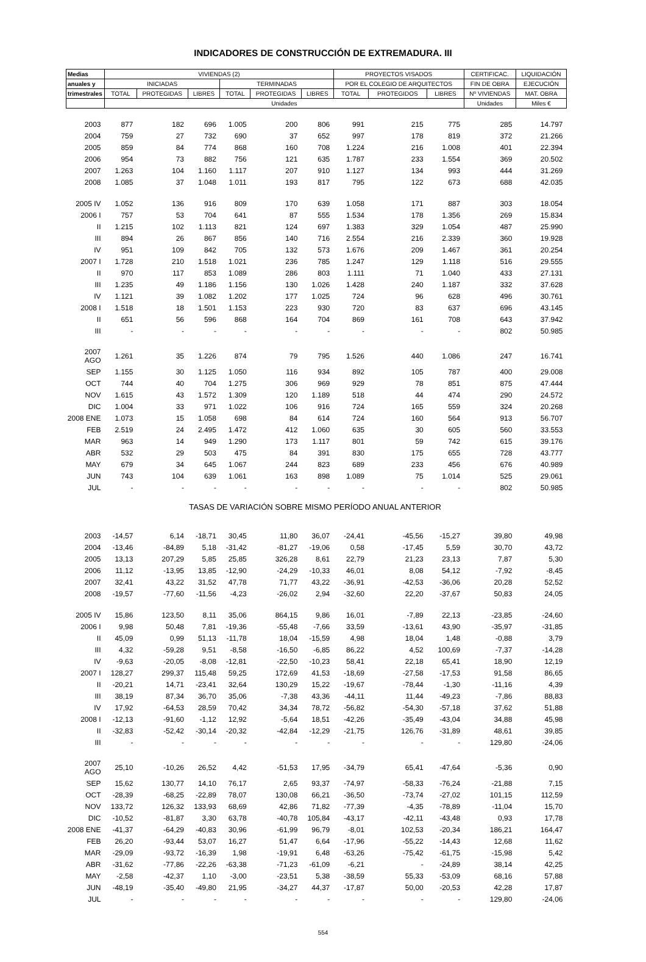INDICADORES DE CONSTRUCCIÓN DE EXTREMADURA. III
| Medias | VIVIENDAS (2) | | | | | | PROYECTOS VISADOS | | | CERTIFICAC. | LIQUIDACIÓN |
| --- | --- | --- | --- | --- | --- | --- | --- | --- | --- | --- | --- |
| anuales y | INICIADAS | | | TERMINADAS | | | POR EL COLEGIO DE ARQUITECTOS | | | FIN DE OBRA | EJECUCIÓN |
| trimestrales | TOTAL | PROTEGIDAS | LIBRES | TOTAL | PROTEGIDAS | LIBRES | TOTAL | PROTEGIDOS | LIBRES | Nº VIVIENDAS | MAT. OBRA |
| | Unidades | | | | | | | | | Unidades | Miles € |
| 2003 | 877 | 182 | 696 | 1.005 | 200 | 806 | 991 | 215 | 775 | 285 | 14.797 |
| 2004 | 759 | 27 | 732 | 690 | 37 | 652 | 997 | 178 | 819 | 372 | 21.266 |
| 2005 | 859 | 84 | 774 | 868 | 160 | 708 | 1.224 | 216 | 1.008 | 401 | 22.394 |
| 2006 | 954 | 73 | 882 | 756 | 121 | 635 | 1.787 | 233 | 1.554 | 369 | 20.502 |
| 2007 | 1.263 | 104 | 1.160 | 1.117 | 207 | 910 | 1.127 | 134 | 993 | 444 | 31.269 |
| 2008 | 1.085 | 37 | 1.048 | 1.011 | 193 | 817 | 795 | 122 | 673 | 688 | 42.035 |
| 2005 IV | 1.052 | 136 | 916 | 809 | 170 | 639 | 1.058 | 171 | 887 | 303 | 18.054 |
| 2006 I | 757 | 53 | 704 | 641 | 87 | 555 | 1.534 | 178 | 1.356 | 269 | 15.834 |
| II | 1.215 | 102 | 1.113 | 821 | 124 | 697 | 1.383 | 329 | 1.054 | 487 | 25.990 |
| III | 894 | 26 | 867 | 856 | 140 | 716 | 2.554 | 216 | 2.339 | 360 | 19.928 |
| IV | 951 | 109 | 842 | 705 | 132 | 573 | 1.676 | 209 | 1.467 | 361 | 20.254 |
| 2007 I | 1.728 | 210 | 1.518 | 1.021 | 236 | 785 | 1.247 | 129 | 1.118 | 516 | 29.555 |
| II | 970 | 117 | 853 | 1.089 | 286 | 803 | 1.111 | 71 | 1.040 | 433 | 27.131 |
| III | 1.235 | 49 | 1.186 | 1.156 | 130 | 1.026 | 1.428 | 240 | 1.187 | 332 | 37.628 |
| IV | 1.121 | 39 | 1.082 | 1.202 | 177 | 1.025 | 724 | 96 | 628 | 496 | 30.761 |
| 2008 I | 1.518 | 18 | 1.501 | 1.153 | 223 | 930 | 720 | 83 | 637 | 696 | 43.145 |
| II | 651 | 56 | 596 | 868 | 164 | 704 | 869 | 161 | 708 | 643 | 37.942 |
| III | - | - | - | - | - | - | - | - | - | 802 | 50.985 |
| 2007 AGO | 1.261 | 35 | 1.226 | 874 | 79 | 795 | 1.526 | 440 | 1.086 | 247 | 16.741 |
| SEP | 1.155 | 30 | 1.125 | 1.050 | 116 | 934 | 892 | 105 | 787 | 400 | 29.008 |
| OCT | 744 | 40 | 704 | 1.275 | 306 | 969 | 929 | 78 | 851 | 875 | 47.444 |
| NOV | 1.615 | 43 | 1.572 | 1.309 | 120 | 1.189 | 518 | 44 | 474 | 290 | 24.572 |
| DIC | 1.004 | 33 | 971 | 1.022 | 106 | 916 | 724 | 165 | 559 | 324 | 20.268 |
| 2008 ENE | 1.073 | 15 | 1.058 | 698 | 84 | 614 | 724 | 160 | 564 | 913 | 56.707 |
| FEB | 2.519 | 24 | 2.495 | 1.472 | 412 | 1.060 | 635 | 30 | 605 | 560 | 33.553 |
| MAR | 963 | 14 | 949 | 1.290 | 173 | 1.117 | 801 | 59 | 742 | 615 | 39.176 |
| ABR | 532 | 29 | 503 | 475 | 84 | 391 | 830 | 175 | 655 | 728 | 43.777 |
| MAY | 679 | 34 | 645 | 1.067 | 244 | 823 | 689 | 233 | 456 | 676 | 40.989 |
| JUN | 743 | 104 | 639 | 1.061 | 163 | 898 | 1.089 | 75 | 1.014 | 525 | 29.061 |
| JUL | - | - | - | - | - | - | - | - | - | 802 | 50.985 |
| TASAS DE VARIACIÓN SOBRE MISMO PERÍODO ANUAL ANTERIOR | | | | | | | | | | | |
| 2003 | -14,57 | 6,14 | -18,71 | 30,45 | 11,80 | 36,07 | -24,41 | -45,56 | -15,27 | 39,80 | 49,98 |
| 2004 | -13,46 | -84,89 | 5,18 | -31,42 | -81,27 | -19,06 | 0,58 | -17,45 | 5,59 | 30,70 | 43,72 |
| 2005 | 13,13 | 207,29 | 5,85 | 25,85 | 326,28 | 8,61 | 22,79 | 21,23 | 23,13 | 7,87 | 5,30 |
| 2006 | 11,12 | -13,95 | 13,85 | -12,90 | -24,29 | -10,33 | 46,01 | 8,08 | 54,12 | -7,92 | -8,45 |
| 2007 | 32,41 | 43,22 | 31,52 | 47,78 | 71,77 | 43,22 | -36,91 | -42,53 | -36,06 | 20,28 | 52,52 |
| 2008 | -19,57 | -77,60 | -11,56 | -4,23 | -26,02 | 2,94 | -32,60 | 22,20 | -37,67 | 50,83 | 24,05 |
| 2005 IV | 15,86 | 123,50 | 8,11 | 35,06 | 864,15 | 9,86 | 16,01 | -7,89 | 22,13 | -23,85 | -24,60 |
| 2006 I | 9,98 | 50,48 | 7,81 | -19,36 | -55,48 | -7,66 | 33,59 | -13,61 | 43,90 | -35,97 | -31,85 |
| II | 45,09 | 0,99 | 51,13 | -11,78 | 18,04 | -15,59 | 4,98 | 18,04 | 1,48 | -0,88 | 3,79 |
| III | 4,32 | -59,28 | 9,51 | -8,58 | -16,50 | -6,85 | 86,22 | 4,52 | 100,69 | -7,37 | -14,28 |
| IV | -9,63 | -20,05 | -8,08 | -12,81 | -22,50 | -10,23 | 58,41 | 22,18 | 65,41 | 18,90 | 12,19 |
| 2007 I | 128,27 | 299,37 | 115,48 | 59,25 | 172,69 | 41,53 | -18,69 | -27,58 | -17,53 | 91,58 | 86,65 |
| II | -20,21 | 14,71 | -23,41 | 32,64 | 130,29 | 15,22 | -19,67 | -78,44 | -1,30 | -11,16 | 4,39 |
| III | 38,19 | 87,34 | 36,70 | 35,06 | -7,38 | 43,36 | -44,11 | 11,44 | -49,23 | -7,86 | 88,83 |
| IV | 17,92 | -64,53 | 28,59 | 70,42 | 34,34 | 78,72 | -56,82 | -54,30 | -57,18 | 37,62 | 51,88 |
| 2008 I | -12,13 | -91,60 | -1,12 | 12,92 | -5,64 | 18,51 | -42,26 | -35,49 | -43,04 | 34,88 | 45,98 |
| II | -32,83 | -52,42 | -30,14 | -20,32 | -42,84 | -12,29 | -21,75 | 126,76 | -31,89 | 48,61 | 39,85 |
| III | - | - | - | - | - | - | - | - | - | 129,80 | -24,06 |
| 2007 AGO | 25,10 | -10,26 | 26,52 | 4,42 | -51,53 | 17,95 | -34,79 | 65,41 | -47,64 | -5,36 | 0,90 |
| SEP | 15,62 | 130,77 | 14,10 | 76,17 | 2,65 | 93,37 | -74,97 | -58,33 | -76,24 | -21,88 | 7,15 |
| OCT | -28,39 | -68,25 | -22,89 | 78,07 | 130,08 | 66,21 | -36,50 | -73,74 | -27,02 | 101,15 | 112,59 |
| NOV | 133,72 | 126,32 | 133,93 | 68,69 | 42,86 | 71,82 | -77,39 | -4,35 | -78,89 | -11,04 | 15,70 |
| DIC | -10,52 | -81,87 | 3,30 | 63,78 | -40,78 | 105,84 | -43,17 | -42,11 | -43,48 | 0,93 | 17,78 |
| 2008 ENE | -41,37 | -64,29 | -40,83 | 30,96 | -61,99 | 96,79 | -8,01 | 102,53 | -20,34 | 186,21 | 164,47 |
| FEB | 26,20 | -93,44 | 53,07 | 16,27 | 51,47 | 6,64 | -17,96 | -55,22 | -14,43 | 12,68 | 11,62 |
| MAR | -29,09 | -93,72 | -16,39 | 1,98 | -19,91 | 6,48 | -63,26 | -75,42 | -61,75 | -15,98 | 5,42 |
| ABR | -31,62 | -77,86 | -22,26 | -63,38 | -71,23 | -61,09 | -6,21 | - | -24,89 | 38,14 | 42,25 |
| MAY | -2,58 | -42,37 | 1,10 | -3,00 | -23,51 | 5,38 | -38,59 | 55,33 | -53,09 | 68,16 | 57,88 |
| JUN | -48,19 | -35,40 | -49,80 | 21,95 | -34,27 | 44,37 | -17,87 | 50,00 | -20,53 | 42,28 | 17,87 |
| JUL | - | - | - | - | - | - | - | - | - | 129,80 | -24,06 |
554